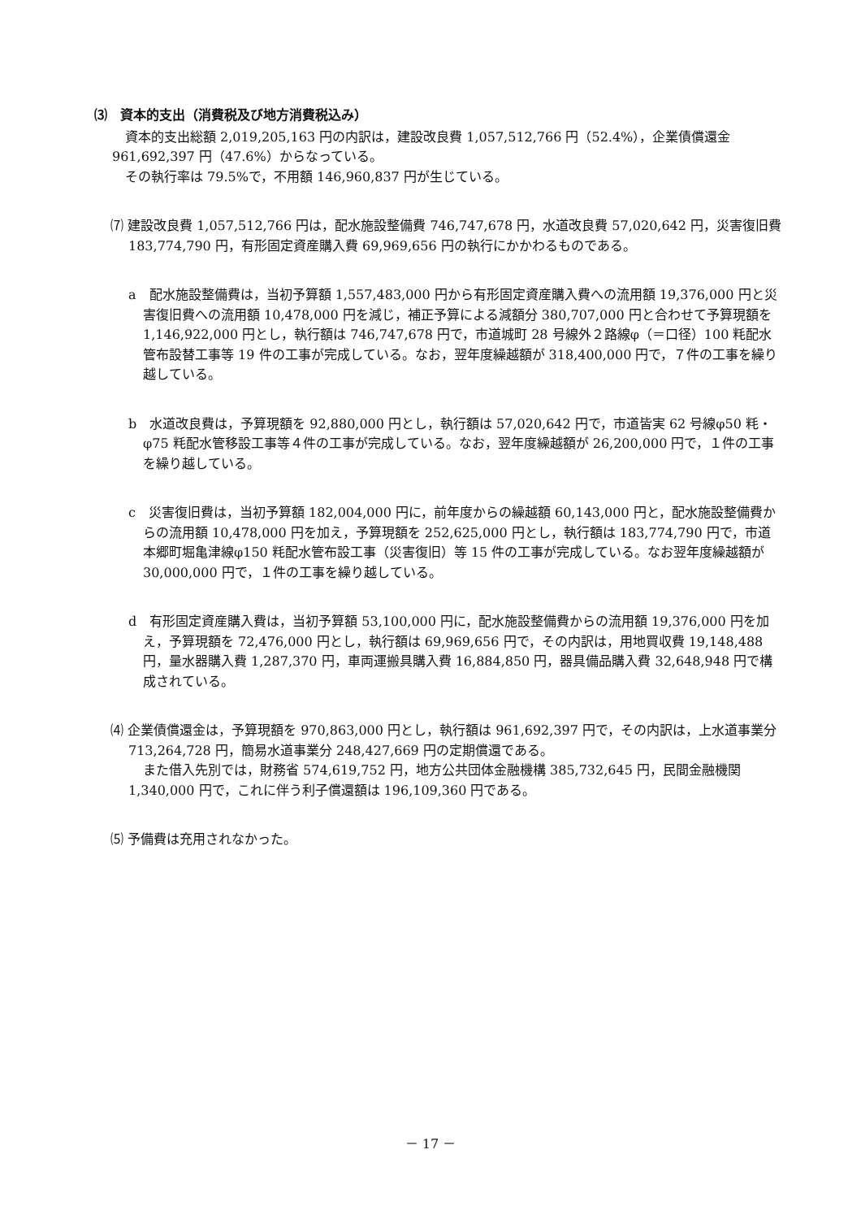⑶　資本的支出（消費税及び地方消費税込み）
資本的支出総額 2,019,205,163 円の内訳は，建設改良費 1,057,512,766 円（52.4%），企業債償還金 961,692,397 円（47.6%）からなっている。
その執行率は 79.5%で，不用額 146,960,837 円が生じている。
⑺ 建設改良費 1,057,512,766 円は，配水施設整備費 746,747,678 円，水道改良費 57,020,642 円，災害復旧費 183,774,790 円，有形固定資産購入費 69,969,656 円の執行にかかわるものである。
a　配水施設整備費は，当初予算額 1,557,483,000 円から有形固定資産購入費への流用額 19,376,000 円と災害復旧費への流用額 10,478,000 円を減じ，補正予算による減額分 380,707,000 円と合わせて予算現額を 1,146,922,000 円とし，執行額は 746,747,678 円で，市道城町 28 号線外２路線φ（＝口径）100 粍配水管布設替工事等 19 件の工事が完成している。なお，翌年度繰越額が 318,400,000 円で，７件の工事を繰り越している。
b　水道改良費は，予算現額を 92,880,000 円とし，執行額は 57,020,642 円で，市道皆実 62 号線φ50 粍・φ75 粍配水管移設工事等４件の工事が完成している。なお，翌年度繰越額が 26,200,000 円で，１件の工事を繰り越している。
c　災害復旧費は，当初予算額 182,004,000 円に，前年度からの繰越額 60,143,000 円と，配水施設整備費からの流用額 10,478,000 円を加え，予算現額を 252,625,000 円とし，執行額は 183,774,790 円で，市道本郷町堀亀津線φ150 粍配水管布設工事（災害復旧）等 15 件の工事が完成している。なお翌年度繰越額が 30,000,000 円で，１件の工事を繰り越している。
d　有形固定資産購入費は，当初予算額 53,100,000 円に，配水施設整備費からの流用額 19,376,000 円を加え，予算現額を 72,476,000 円とし，執行額は 69,969,656 円で，その内訳は，用地買収費 19,148,488 円，量水器購入費 1,287,370 円，車両運搬具購入費 16,884,850 円，器具備品購入費 32,648,948 円で構成されている。
⑷ 企業債償還金は，予算現額を 970,863,000 円とし，執行額は 961,692,397 円で，その内訳は，上水道事業分 713,264,728 円，簡易水道事業分 248,427,669 円の定期償還である。
また借入先別では，財務省 574,619,752 円，地方公共団体金融機構 385,732,645 円，民間金融機関 1,340,000 円で，これに伴う利子償還額は 196,109,360 円である。
⑸ 予備費は充用されなかった。
－ 17 －